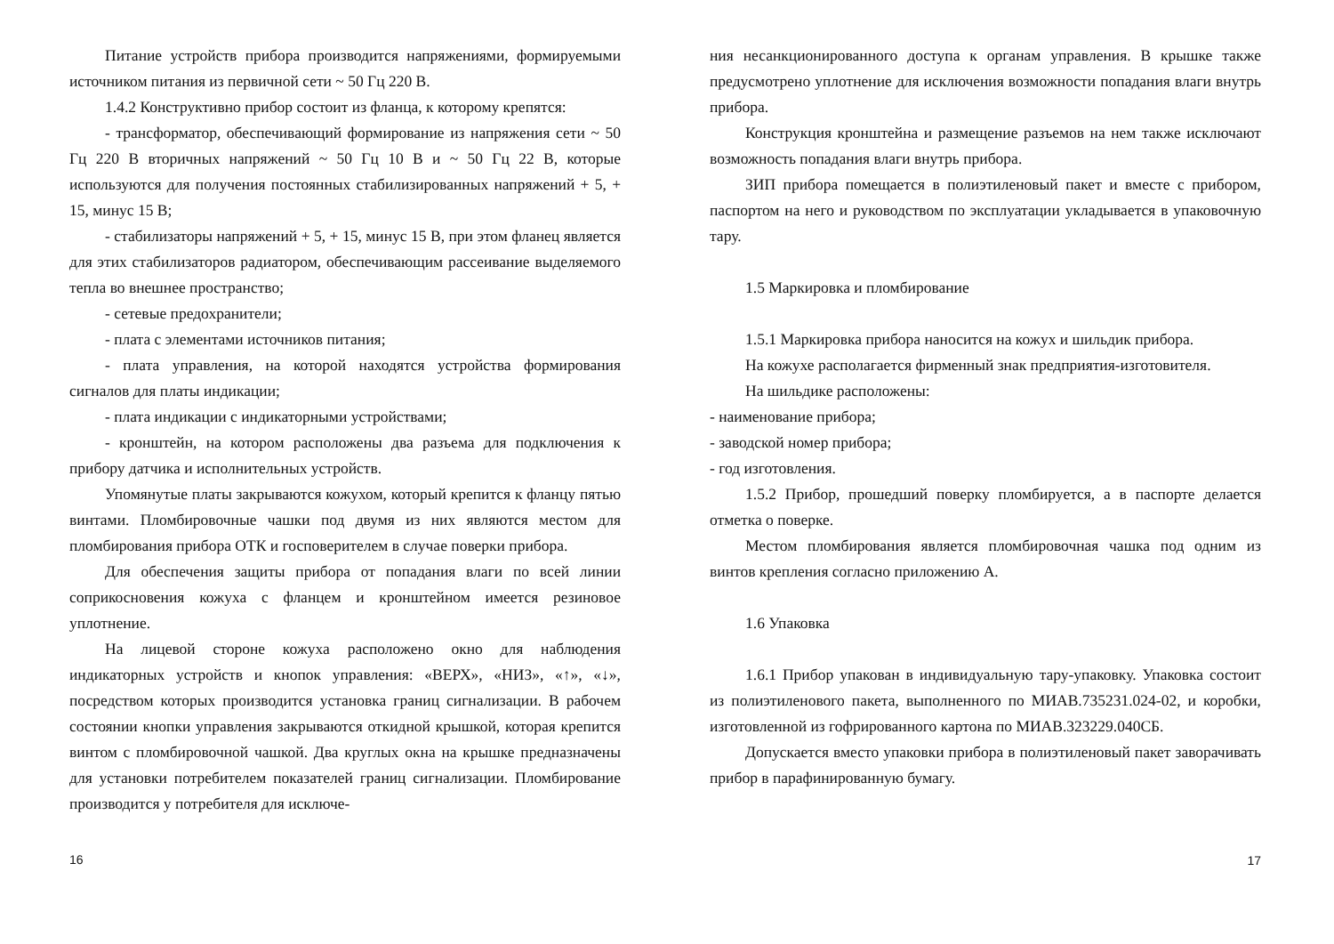Питание устройств прибора производится напряжениями, формируемыми источником питания из первичной сети ~ 50 Гц 220 В.
1.4.2 Конструктивно прибор состоит из фланца, к которому крепятся:
- трансформатор, обеспечивающий формирование из напряжения сети ~ 50 Гц 220 В вторичных напряжений ~ 50 Гц 10 В и ~ 50 Гц 22 В, которые используются для получения постоянных стабилизированных напряжений + 5, + 15, минус 15 В;
- стабилизаторы напряжений + 5, + 15, минус 15 В, при этом фланец является для этих стабилизаторов радиатором, обеспечивающим рассеивание выделяемого тепла во внешнее пространство;
- сетевые предохранители;
- плата с элементами источников питания;
- плата управления, на которой находятся устройства формирования сигналов для платы индикации;
- плата индикации с индикаторными устройствами;
- кронштейн, на котором расположены два разъема для подключения к прибору датчика и исполнительных устройств.
Упомянутые платы закрываются кожухом, который крепится к фланцу пятью винтами. Пломбировочные чашки под двумя из них являются местом для пломбирования прибора ОТК и госповерителем в случае поверки прибора.
Для обеспечения защиты прибора от попадания влаги по всей линии соприкосновения кожуха с фланцем и кронштейном имеется резиновое уплотнение.
На лицевой стороне кожуха расположено окно для наблюдения индикаторных устройств и кнопок управления: «ВЕРХ», «НИЗ», «↑», «↓», посредством которых производится установка границ сигнализации. В рабочем состоянии кнопки управления закрываются откидной крышкой, которая крепится винтом с пломбировочной чашкой. Два круглых окна на крышке предназначены для установки потребителем показателей границ сигнализации. Пломбирование производится у потребителя для исключе-
16
ния несанкционированного доступа к органам управления. В крышке также предусмотрено уплотнение для исключения возможности попадания влаги внутрь прибора.
Конструкция кронштейна и размещение разъемов на нем также исключают возможность попадания влаги внутрь прибора.
ЗИП прибора помещается в полиэтиленовый пакет и вместе с прибором, паспортом на него и руководством по эксплуатации укладывается в упаковочную тару.
1.5 Маркировка и пломбирование
1.5.1 Маркировка прибора наносится на кожух и шильдик прибора.
На кожухе располагается фирменный знак предприятия-изготовителя.
На шильдике расположены:
- наименование прибора;
- заводской номер прибора;
- год изготовления.
1.5.2 Прибор, прошедший поверку пломбируется, а в паспорте делается отметка о поверке.
Местом пломбирования является пломбировочная чашка под одним из винтов крепления согласно приложению А.
1.6 Упаковка
1.6.1 Прибор упакован в индивидуальную тару-упаковку. Упаковка состоит из полиэтиленового пакета, выполненного по МИАВ.735231.024-02, и коробки, изготовленной из гофрированного картона по МИАВ.323229.040СБ.
Допускается вместо упаковки прибора в полиэтиленовый пакет заворачивать прибор в парафинированную бумагу.
17